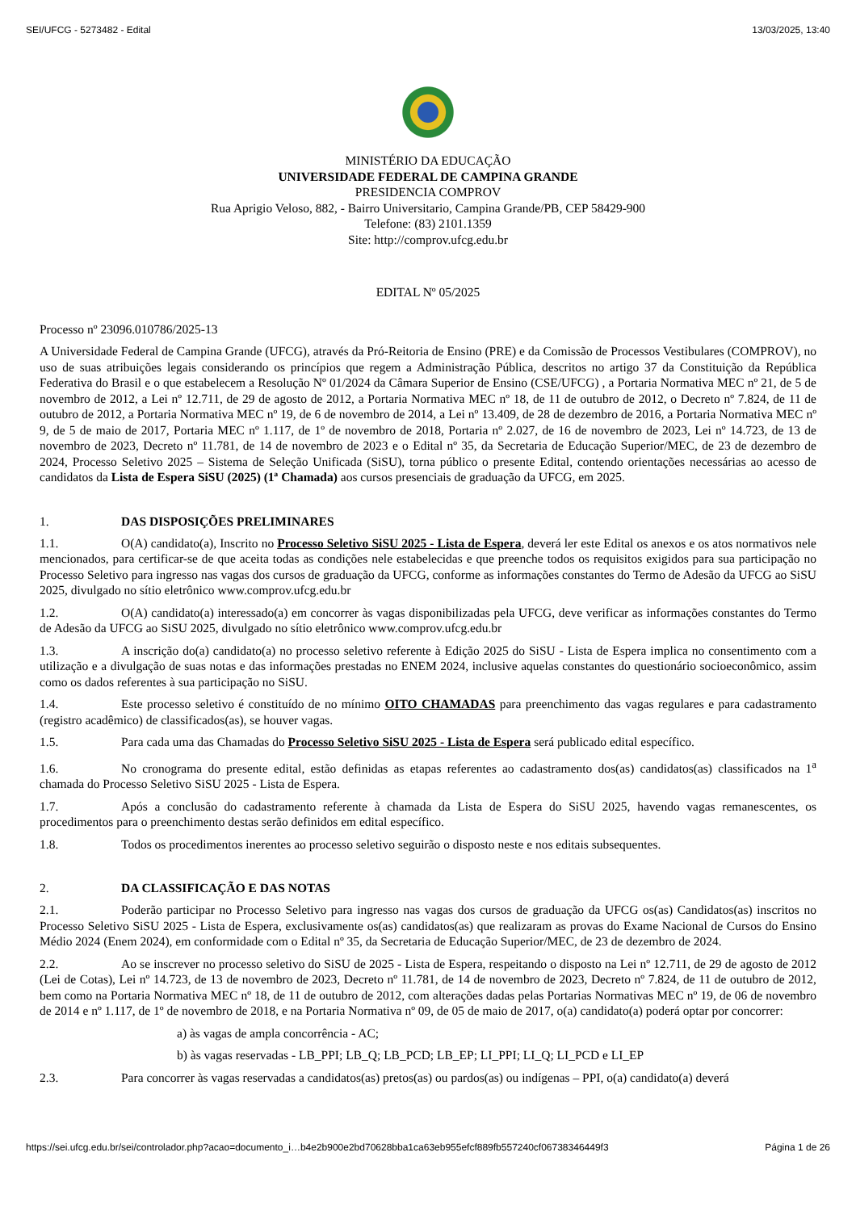SEI/UFCG - 5273482 - Edital 13/03/2025, 13:40
MINISTÉRIO DA EDUCAÇÃO
UNIVERSIDADE FEDERAL DE CAMPINA GRANDE
PRESIDENCIA COMPROV
Rua Aprigio Veloso, 882, - Bairro Universitario, Campina Grande/PB, CEP 58429-900
Telefone: (83) 2101.1359
Site: http://comprov.ufcg.edu.br
EDITAL Nº 05/2025
Processo nº 23096.010786/2025-13
A Universidade Federal de Campina Grande (UFCG), através da Pró-Reitoria de Ensino (PRE) e da Comissão de Processos Vestibulares (COMPROV), no uso de suas atribuições legais considerando os princípios que regem a Administração Pública, descritos no artigo 37 da Constituição da República Federativa do Brasil e o que estabelecem a Resolução Nº 01/2024 da Câmara Superior de Ensino (CSE/UFCG) , a Portaria Normativa MEC nº 21, de 5 de novembro de 2012, a Lei nº 12.711, de 29 de agosto de 2012, a Portaria Normativa MEC nº 18, de 11 de outubro de 2012, o Decreto nº 7.824, de 11 de outubro de 2012, a Portaria Normativa MEC nº 19, de 6 de novembro de 2014, a Lei nº 13.409, de 28 de dezembro de 2016, a Portaria Normativa MEC nº 9, de 5 de maio de 2017, Portaria MEC nº 1.117, de 1º de novembro de 2018, Portaria nº 2.027, de 16 de novembro de 2023, Lei nº 14.723, de 13 de novembro de 2023, Decreto nº 11.781, de 14 de novembro de 2023 e o Edital nº 35, da Secretaria de Educação Superior/MEC, de 23 de dezembro de 2024, Processo Seletivo 2025 – Sistema de Seleção Unificada (SiSU), torna público o presente Edital, contendo orientações necessárias ao acesso de candidatos da Lista de Espera SiSU (2025) (1ª Chamada) aos cursos presenciais de graduação da UFCG, em 2025.
1. DAS DISPOSIÇÕES PRELIMINARES
1.1. O(A) candidato(a), Inscrito no Processo Seletivo SiSU 2025 - Lista de Espera, deverá ler este Edital os anexos e os atos normativos nele mencionados, para certificar-se de que aceita todas as condições nele estabelecidas e que preenche todos os requisitos exigidos para sua participação no Processo Seletivo para ingresso nas vagas dos cursos de graduação da UFCG, conforme as informações constantes do Termo de Adesão da UFCG ao SiSU 2025, divulgado no sítio eletrônico www.comprov.ufcg.edu.br
1.2. O(A) candidato(a) interessado(a) em concorrer às vagas disponibilizadas pela UFCG, deve verificar as informações constantes do Termo de Adesão da UFCG ao SiSU 2025, divulgado no sítio eletrônico www.comprov.ufcg.edu.br
1.3. A inscrição do(a) candidato(a) no processo seletivo referente à Edição 2025 do SiSU - Lista de Espera implica no consentimento com a utilização e a divulgação de suas notas e das informações prestadas no ENEM 2024, inclusive aquelas constantes do questionário socioeconômico, assim como os dados referentes à sua participação no SiSU.
1.4. Este processo seletivo é constituído de no mínimo OITO CHAMADAS para preenchimento das vagas regulares e para cadastramento (registro acadêmico) de classificados(as), se houver vagas.
1.5. Para cada uma das Chamadas do Processo Seletivo SiSU 2025 - Lista de Espera será publicado edital específico.
1.6. No cronograma do presente edital, estão definidas as etapas referentes ao cadastramento dos(as) candidatos(as) classificados na 1<sup>a</sup> chamada do Processo Seletivo SiSU 2025 - Lista de Espera.
1.7. Após a conclusão do cadastramento referente à chamada da Lista de Espera do SiSU 2025, havendo vagas remanescentes, os procedimentos para o preenchimento destas serão definidos em edital específico.
1.8. Todos os procedimentos inerentes ao processo seletivo seguirão o disposto neste e nos editais subsequentes.
2. DA CLASSIFICAÇÃO E DAS NOTAS
2.1. Poderão participar no Processo Seletivo para ingresso nas vagas dos cursos de graduação da UFCG os(as) Candidatos(as) inscritos no Processo Seletivo SiSU 2025 - Lista de Espera, exclusivamente os(as) candidatos(as) que realizaram as provas do Exame Nacional de Cursos do Ensino Médio 2024 (Enem 2024), em conformidade com o Edital nº 35, da Secretaria de Educação Superior/MEC, de 23 de dezembro de 2024.
2.2. Ao se inscrever no processo seletivo do SiSU de 2025 - Lista de Espera, respeitando o disposto na Lei nº 12.711, de 29 de agosto de 2012 (Lei de Cotas), Lei nº 14.723, de 13 de novembro de 2023, Decreto nº 11.781, de 14 de novembro de 2023, Decreto nº 7.824, de 11 de outubro de 2012, bem como na Portaria Normativa MEC nº 18, de 11 de outubro de 2012, com alterações dadas pelas Portarias Normativas MEC nº 19, de 06 de novembro de 2014 e nº 1.117, de 1º de novembro de 2018, e na Portaria Normativa nº 09, de 05 de maio de 2017, o(a) candidato(a) poderá optar por concorrer:
a) às vagas de ampla concorrência - AC;
b) às vagas reservadas - LB_PPI; LB_Q; LB_PCD; LB_EP; LI_PPI; LI_Q; LI_PCD e LI_EP
2.3. Para concorrer às vagas reservadas a candidatos(as) pretos(as) ou pardos(as) ou indígenas – PPI, o(a) candidato(a) deverá
https://sei.ufcg.edu.br/sei/controlador.php?acao=documento_i…b4e2b900e2bd70628bba1ca63eb955efcf889fb557240cf06738346449f3 Página 1 de 26